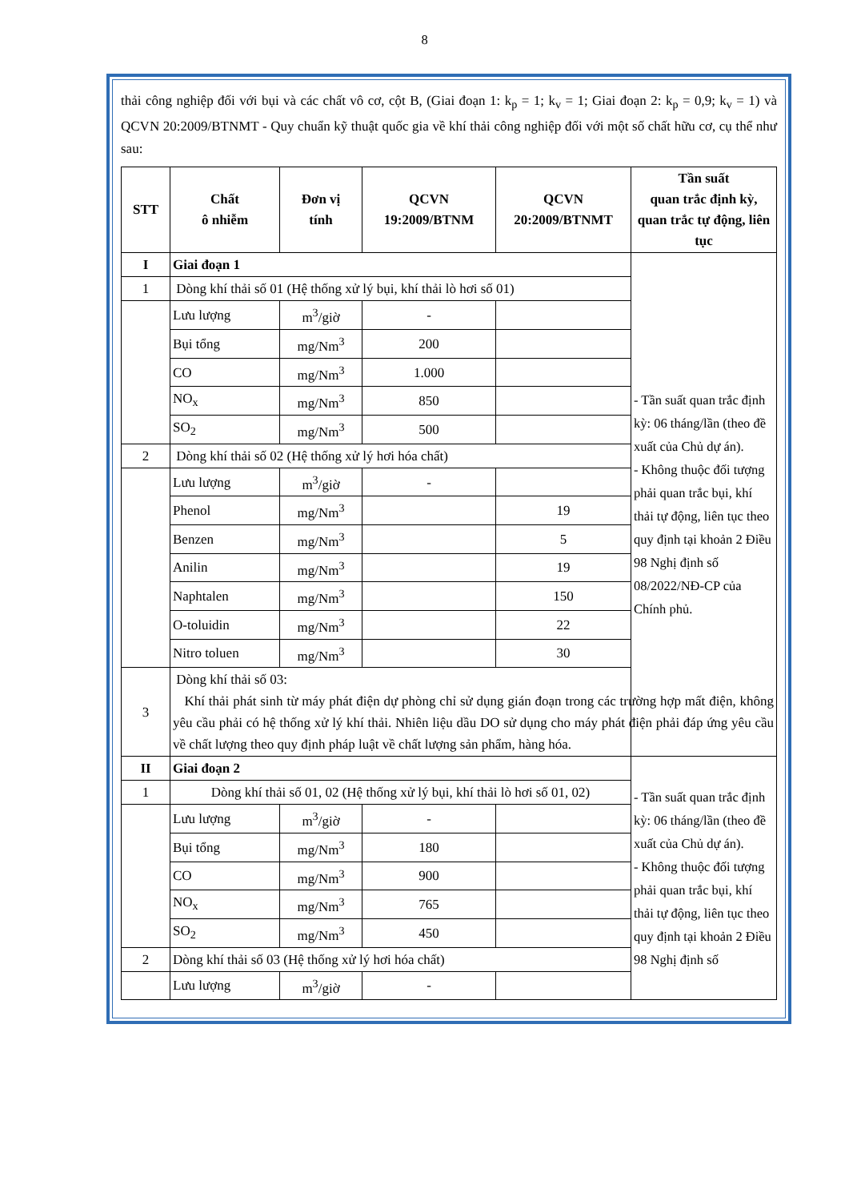8
thải công nghiệp đối với bụi và các chất vô cơ, cột B, (Giai đoạn 1: k<sub>p</sub> = 1; k<sub>v</sub> = 1; Giai đoạn 2: k<sub>p</sub> = 0,9; k<sub>v</sub> = 1) và QCVN 20:2009/BTNMT - Quy chuẩn kỹ thuật quốc gia về khí thải công nghiệp đối với một số chất hữu cơ, cụ thể như sau:
| STT | Chất ô nhiễm | Đơn vị tính | QCVN 19:2009/BTNM | QCVN 20:2009/BTNMT | Tần suất quan trắc định kỳ, quan trắc tự động, liên tục |
| --- | --- | --- | --- | --- | --- |
| I | Giai đoạn 1 | | | | - Tần suất quan trắc định kỳ: 06 tháng/lần (theo đề xuất của Chủ dự án). - Không thuộc đối tượng phải quan trắc bụi, khí thải tự động, liên tục theo quy định tại khoản 2 Điều 98 Nghị định số 08/2022/NĐ-CP của Chính phủ. |
| 1 | Dòng khí thải số 01 (Hệ thống xử lý bụi, khí thải lò hơi số 01) | | | | |
| | Lưu lượng | m<sup>3</sup>/giờ | - | | |
| | Bụi tổng | mg/Nm<sup>3</sup> | 200 | | |
| | CO | mg/Nm<sup>3</sup> | 1.000 | | |
| | NO<sub>x</sub> | mg/Nm<sup>3</sup> | 850 | | |
| | SO<sub>2</sub> | mg/Nm<sup>3</sup> | 500 | | |
| 2 | Dòng khí thải số 02 (Hệ thống xử lý hơi hóa chất) | | | | |
| | Lưu lượng | m<sup>3</sup>/giờ | - | | |
| | Phenol | mg/Nm<sup>3</sup> | | 19 | |
| | Benzen | mg/Nm<sup>3</sup> | | 5 | |
| | Anilin | mg/Nm<sup>3</sup> | | 19 | |
| | Naphtalen | mg/Nm<sup>3</sup> | | 150 | |
| | O-toluidin | mg/Nm<sup>3</sup> | | 22 | |
| | Nitro toluen | mg/Nm<sup>3</sup> | | 30 | |
| 3 | Dòng khí thải số 03: Khí thải phát sinh từ máy phát điện dự phòng chỉ sử dụng gián đoạn trong các trường hợp mất điện, không yêu cầu phải có hệ thống xử lý khí thải. Nhiên liệu dầu DO sử dụng cho máy phát điện phải đáp ứng yêu cầu về chất lượng theo quy định pháp luật về chất lượng sản phẩm, hàng hóa. | | | | |
| II | Giai đoạn 2 | | | | - Tần suất quan trắc định kỳ: 06 tháng/lần (theo đề xuất của Chủ dự án). - Không thuộc đối tượng phải quan trắc bụi, khí thải tự động, liên tục theo quy định tại khoản 2 Điều 98 Nghị định số |
| 1 | Dòng khí thải số 01, 02 (Hệ thống xử lý bụi, khí thải lò hơi số 01, 02) | | | | |
| | Lưu lượng | m<sup>3</sup>/giờ | - | | |
| | Bụi tổng | mg/Nm<sup>3</sup> | 180 | | |
| | CO | mg/Nm<sup>3</sup> | 900 | | |
| | NO<sub>x</sub> | mg/Nm<sup>3</sup> | 765 | | |
| | SO<sub>2</sub> | mg/Nm<sup>3</sup> | 450 | | |
| 2 | Dòng khí thải số 03 (Hệ thống xử lý hơi hóa chất) | | | | |
| | Lưu lượng | m<sup>3</sup>/giờ | - | | |